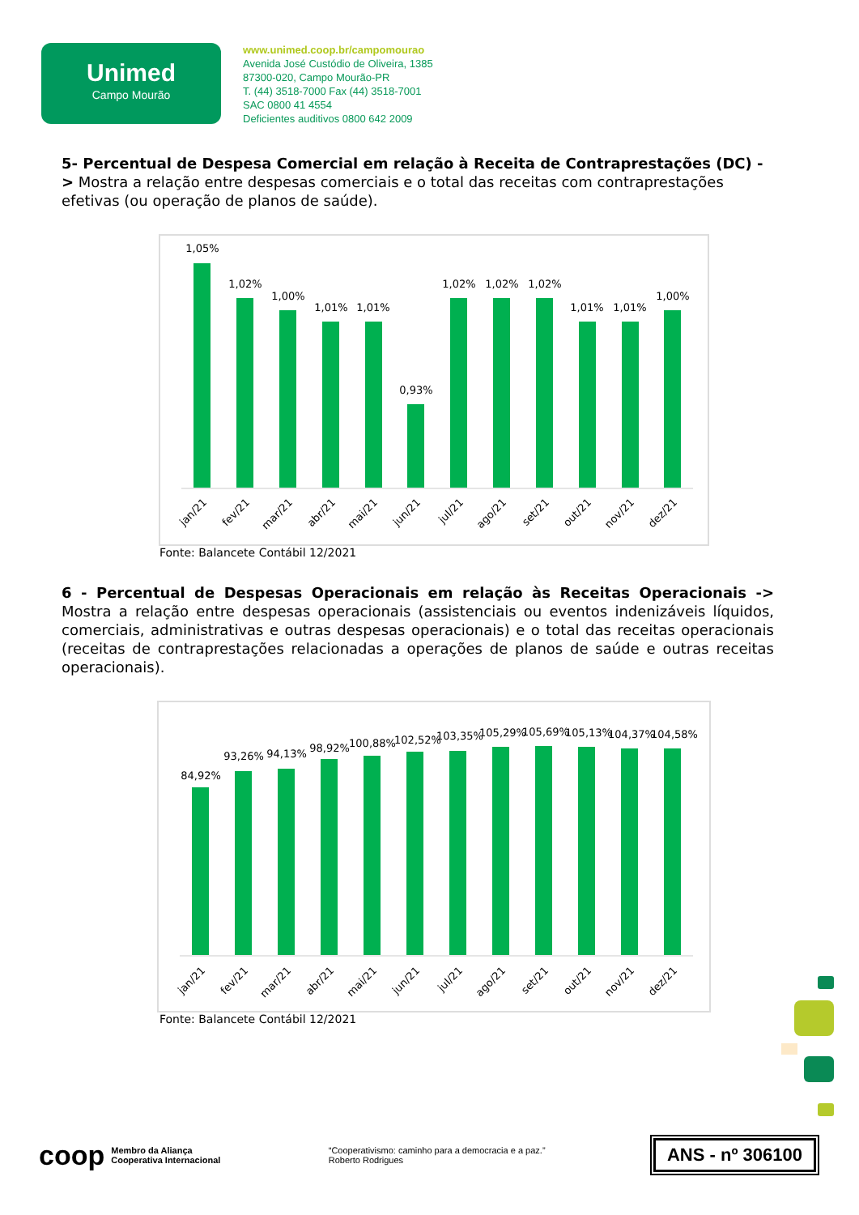Unimed
Campo Mourão
www.unimed.coop.br/campomourao
Avenida José Custódio de Oliveira, 1385
87300-020, Campo Mourão-PR
T. (44) 3518-7000 Fax (44) 3518-7001
SAC 0800 41 4554
Deficientes auditivos 0800 642 2009
5- Percentual de Despesa Comercial em relação à Receita de Contraprestações (DC) -> Mostra a relação entre despesas comerciais e o total das receitas com contraprestações efetivas (ou operação de planos de saúde).
1,05%
1,02%
1,00%
1,01%
1,01%
0,93%
1,02%
1,02%
1,02%
1,01%
1,01%
1,00%
jan/21
fev/21
mar/21
abr/21
mai/21
jun/21
jul/21
ago/21
set/21
out/21
nov/21
dez/21
Fonte: Balancete Contábil 12/2021
6 - Percentual de Despesas Operacionais em relação às Receitas Operacionais -> Mostra a relação entre despesas operacionais (assistenciais ou eventos indenizáveis líquidos, comerciais, administrativas e outras despesas operacionais) e o total das receitas operacionais (receitas de contraprestações relacionadas a operações de planos de saúde e outras receitas operacionais).
84,92%
93,26%
94,13%
98,92%
100,88%
102,52%
103,35%
105,29%
105,69%
105,13%
104,37%
104,58%
jan/21
fev/21
mar/21
abr/21
mai/21
jun/21
jul/21
ago/21
set/21
out/21
nov/21
dez/21
Fonte: Balancete Contábil 12/2021
coop Membro da Aliança
Cooperativa Internacional
“Cooperativismo: caminho para a democracia e a paz.”
Roberto Rodrigues
ANS - nº 306100